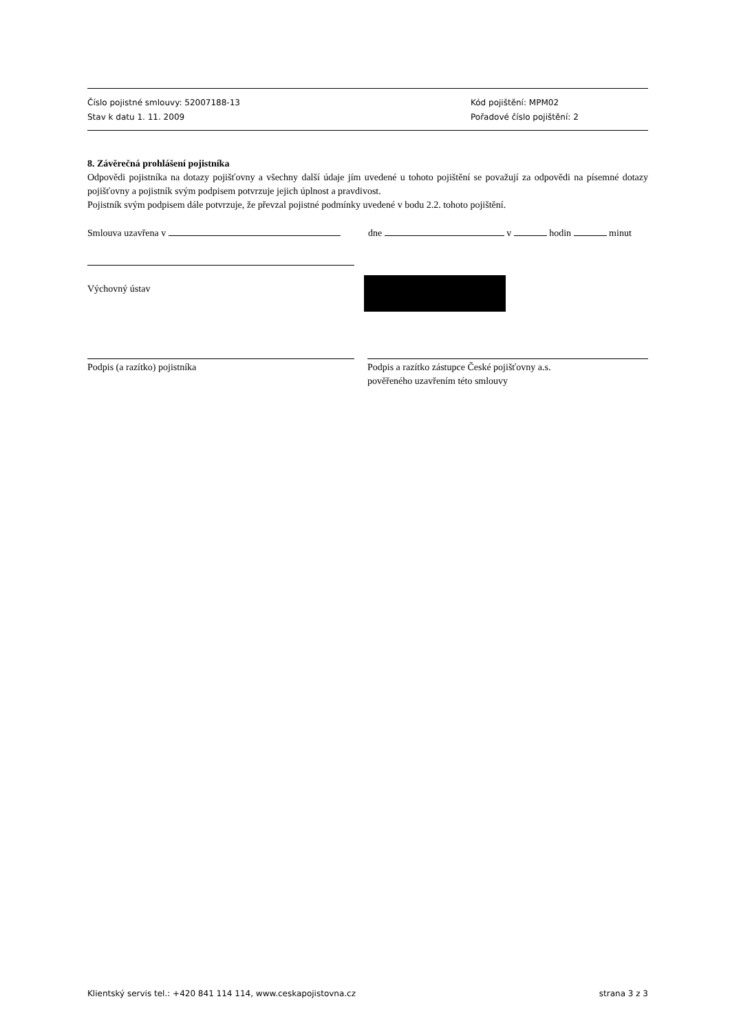Číslo pojistné smlouvy: 52007188-13
Stav k datu 1. 11. 2009
Kód pojištění: MPM02
Pořadové číslo pojištění: 2
8. Závěrečná prohlášení pojistníka
Odpovědi pojistníka na dotazy pojišťovny a všechny další údaje jím uvedené u tohoto pojištění se považují za odpovědi na písemné dotazy pojišťovny a pojistník svým podpisem potvrzuje jejich úplnost a pravdivost.
Pojistník svým podpisem dále potvrzuje, že převzal pojistné podmínky uvedené v bodu 2.2. tohoto pojištění.
Smlouva uzavřena v dne v hodin minut
Výchovný ústav
Podpis (a razítko) pojistníka Podpis a razítko zástupce České pojišťovny a.s.
pověřeného uzavřením této smlouvy
Klientský servis tel.: +420 841 114 114, www.ceskapojistovna.cz strana 3 z 3